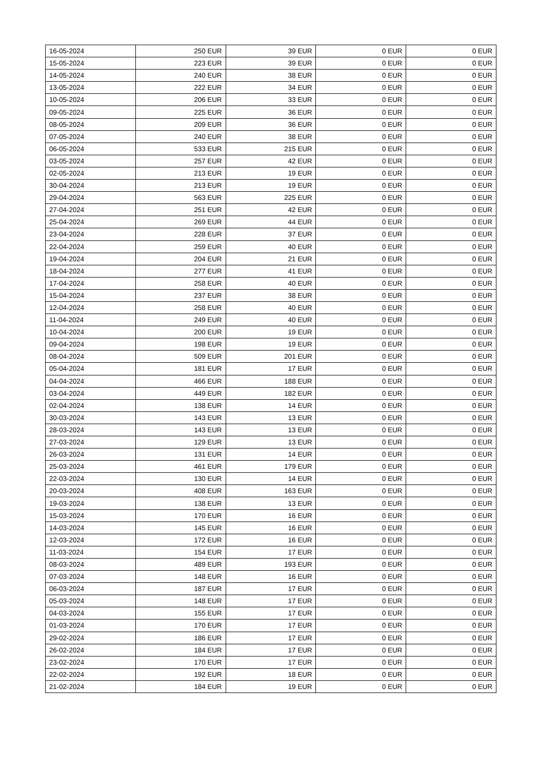| 16-05-2024 | 250 EUR | 39 EUR | 0 EUR | 0 EUR |
| 15-05-2024 | 223 EUR | 39 EUR | 0 EUR | 0 EUR |
| 14-05-2024 | 240 EUR | 38 EUR | 0 EUR | 0 EUR |
| 13-05-2024 | 222 EUR | 34 EUR | 0 EUR | 0 EUR |
| 10-05-2024 | 206 EUR | 33 EUR | 0 EUR | 0 EUR |
| 09-05-2024 | 225 EUR | 36 EUR | 0 EUR | 0 EUR |
| 08-05-2024 | 209 EUR | 36 EUR | 0 EUR | 0 EUR |
| 07-05-2024 | 240 EUR | 38 EUR | 0 EUR | 0 EUR |
| 06-05-2024 | 533 EUR | 215 EUR | 0 EUR | 0 EUR |
| 03-05-2024 | 257 EUR | 42 EUR | 0 EUR | 0 EUR |
| 02-05-2024 | 213 EUR | 19 EUR | 0 EUR | 0 EUR |
| 30-04-2024 | 213 EUR | 19 EUR | 0 EUR | 0 EUR |
| 29-04-2024 | 563 EUR | 225 EUR | 0 EUR | 0 EUR |
| 27-04-2024 | 251 EUR | 42 EUR | 0 EUR | 0 EUR |
| 25-04-2024 | 269 EUR | 44 EUR | 0 EUR | 0 EUR |
| 23-04-2024 | 228 EUR | 37 EUR | 0 EUR | 0 EUR |
| 22-04-2024 | 259 EUR | 40 EUR | 0 EUR | 0 EUR |
| 19-04-2024 | 204 EUR | 21 EUR | 0 EUR | 0 EUR |
| 18-04-2024 | 277 EUR | 41 EUR | 0 EUR | 0 EUR |
| 17-04-2024 | 258 EUR | 40 EUR | 0 EUR | 0 EUR |
| 15-04-2024 | 237 EUR | 38 EUR | 0 EUR | 0 EUR |
| 12-04-2024 | 258 EUR | 40 EUR | 0 EUR | 0 EUR |
| 11-04-2024 | 249 EUR | 40 EUR | 0 EUR | 0 EUR |
| 10-04-2024 | 200 EUR | 19 EUR | 0 EUR | 0 EUR |
| 09-04-2024 | 198 EUR | 19 EUR | 0 EUR | 0 EUR |
| 08-04-2024 | 509 EUR | 201 EUR | 0 EUR | 0 EUR |
| 05-04-2024 | 181 EUR | 17 EUR | 0 EUR | 0 EUR |
| 04-04-2024 | 466 EUR | 188 EUR | 0 EUR | 0 EUR |
| 03-04-2024 | 449 EUR | 182 EUR | 0 EUR | 0 EUR |
| 02-04-2024 | 138 EUR | 14 EUR | 0 EUR | 0 EUR |
| 30-03-2024 | 143 EUR | 13 EUR | 0 EUR | 0 EUR |
| 28-03-2024 | 143 EUR | 13 EUR | 0 EUR | 0 EUR |
| 27-03-2024 | 129 EUR | 13 EUR | 0 EUR | 0 EUR |
| 26-03-2024 | 131 EUR | 14 EUR | 0 EUR | 0 EUR |
| 25-03-2024 | 461 EUR | 179 EUR | 0 EUR | 0 EUR |
| 22-03-2024 | 130 EUR | 14 EUR | 0 EUR | 0 EUR |
| 20-03-2024 | 408 EUR | 163 EUR | 0 EUR | 0 EUR |
| 19-03-2024 | 138 EUR | 13 EUR | 0 EUR | 0 EUR |
| 15-03-2024 | 170 EUR | 16 EUR | 0 EUR | 0 EUR |
| 14-03-2024 | 145 EUR | 16 EUR | 0 EUR | 0 EUR |
| 12-03-2024 | 172 EUR | 16 EUR | 0 EUR | 0 EUR |
| 11-03-2024 | 154 EUR | 17 EUR | 0 EUR | 0 EUR |
| 08-03-2024 | 489 EUR | 193 EUR | 0 EUR | 0 EUR |
| 07-03-2024 | 148 EUR | 16 EUR | 0 EUR | 0 EUR |
| 06-03-2024 | 187 EUR | 17 EUR | 0 EUR | 0 EUR |
| 05-03-2024 | 148 EUR | 17 EUR | 0 EUR | 0 EUR |
| 04-03-2024 | 155 EUR | 17 EUR | 0 EUR | 0 EUR |
| 01-03-2024 | 170 EUR | 17 EUR | 0 EUR | 0 EUR |
| 29-02-2024 | 186 EUR | 17 EUR | 0 EUR | 0 EUR |
| 26-02-2024 | 184 EUR | 17 EUR | 0 EUR | 0 EUR |
| 23-02-2024 | 170 EUR | 17 EUR | 0 EUR | 0 EUR |
| 22-02-2024 | 192 EUR | 18 EUR | 0 EUR | 0 EUR |
| 21-02-2024 | 184 EUR | 19 EUR | 0 EUR | 0 EUR |